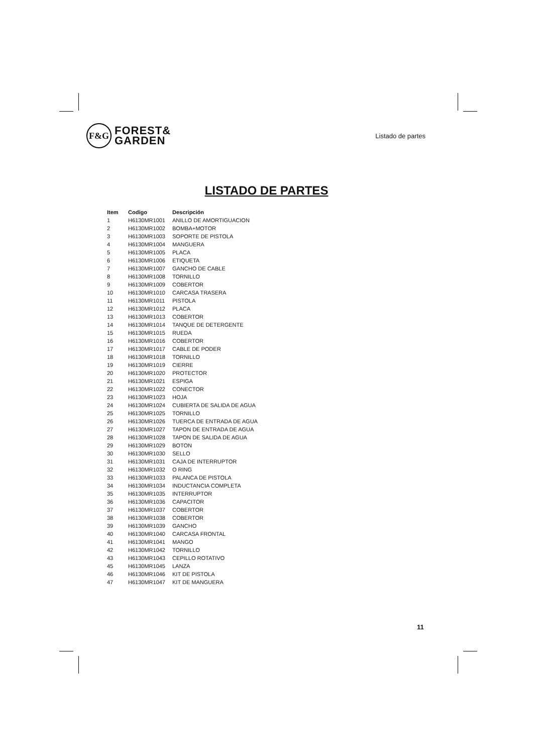F&G
FOREST&
GARDEN
Listado de partes
LISTADO DE PARTES
| Item | Codigo | Descripción |
| --- | --- | --- |
| 1 | H6130MR1001 | ANILLO DE AMORTIGUACION |
| 2 | H6130MR1002 | BOMBA+MOTOR |
| 3 | H6130MR1003 | SOPORTE DE PISTOLA |
| 4 | H6130MR1004 | MANGUERA |
| 5 | H6130MR1005 | PLACA |
| 6 | H6130MR1006 | ETIQUETA |
| 7 | H6130MR1007 | GANCHO DE CABLE |
| 8 | H6130MR1008 | TORNILLO |
| 9 | H6130MR1009 | COBERTOR |
| 10 | H6130MR1010 | CARCASA TRASERA |
| 11 | H6130MR1011 | PISTOLA |
| 12 | H6130MR1012 | PLACA |
| 13 | H6130MR1013 | COBERTOR |
| 14 | H6130MR1014 | TANQUE DE DETERGENTE |
| 15 | H6130MR1015 | RUEDA |
| 16 | H6130MR1016 | COBERTOR |
| 17 | H6130MR1017 | CABLE DE PODER |
| 18 | H6130MR1018 | TORNILLO |
| 19 | H6130MR1019 | CIERRE |
| 20 | H6130MR1020 | PROTECTOR |
| 21 | H6130MR1021 | ESPIGA |
| 22 | H6130MR1022 | CONECTOR |
| 23 | H6130MR1023 | HOJA |
| 24 | H6130MR1024 | CUBIERTA DE SALIDA DE AGUA |
| 25 | H6130MR1025 | TORNILLO |
| 26 | H6130MR1026 | TUERCA DE ENTRADA DE AGUA |
| 27 | H6130MR1027 | TAPON DE ENTRADA DE AGUA |
| 28 | H6130MR1028 | TAPON DE SALIDA DE AGUA |
| 29 | H6130MR1029 | BOTON |
| 30 | H6130MR1030 | SELLO |
| 31 | H6130MR1031 | CAJA DE INTERRUPTOR |
| 32 | H6130MR1032 | O RING |
| 33 | H6130MR1033 | PALANCA DE PISTOLA |
| 34 | H6130MR1034 | INDUCTANCIA COMPLETA |
| 35 | H6130MR1035 | INTERRUPTOR |
| 36 | H6130MR1036 | CAPACITOR |
| 37 | H6130MR1037 | COBERTOR |
| 38 | H6130MR1038 | COBERTOR |
| 39 | H6130MR1039 | GANCHO |
| 40 | H6130MR1040 | CARCASA FRONTAL |
| 41 | H6130MR1041 | MANGO |
| 42 | H6130MR1042 | TORNILLO |
| 43 | H6130MR1043 | CEPILLO ROTATIVO |
| 45 | H6130MR1045 | LANZA |
| 46 | H6130MR1046 | KIT DE PISTOLA |
| 47 | H6130MR1047 | KIT DE MANGUERA |
11